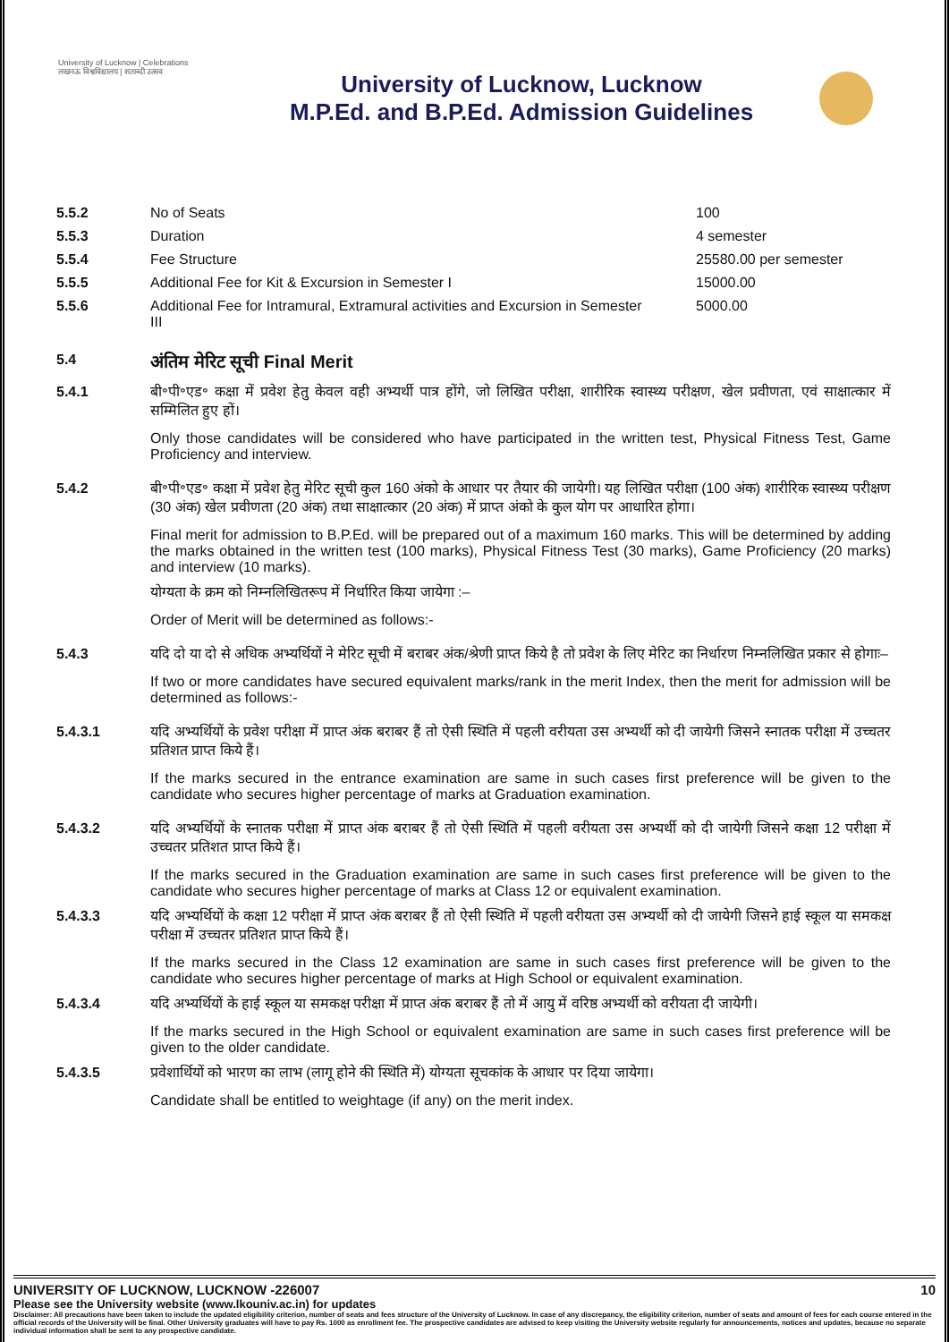University of Lucknow | Celebrations
लखनऊ विश्वविद्यालय | शताब्दी उत्सव
University of Lucknow, Lucknow
M.P.Ed. and B.P.Ed. Admission Guidelines
| 5.5.2 | No of Seats | 100 |
| 5.5.3 | Duration | 4 semester |
| 5.5.4 | Fee Structure | 25580.00 per semester |
| 5.5.5 | Additional Fee for Kit & Excursion in Semester I | 15000.00 |
| 5.5.6 | Additional Fee for Intramural, Extramural activities and Excursion in Semester III | 5000.00 |
5.4
अंतिम मेरिट सूची Final Merit
5.4.1 बी॰पी॰एड॰ कक्षा में प्रवेश हेतु केवल वही अभ्यर्थी पात्र होंगे, जो लिखित परीक्षा, शारीरिक स्वास्थ्य परीक्षण, खेल प्रवीणता, एवं साक्षात्कार में सम्मिलित हुए हों।
Only those candidates will be considered who have participated in the written test, Physical Fitness Test, Game Proficiency and interview.
5.4.2 बी॰पी॰एड॰ कक्षा में प्रवेश हेतु मेरिट सूची कुल 160 अंको के आधार पर तैयार की जायेगी। यह लिखित परीक्षा (100 अंक) शारीरिक स्वास्थ्य परीक्षण (30 अंक) खेल प्रवीणता (20 अंक) तथा साक्षात्कार (20 अंक) में प्राप्त अंको के कुल योग पर आधारित होगा।
Final merit for admission to B.P.Ed. will be prepared out of a maximum 160 marks. This will be determined by adding the marks obtained in the written test (100 marks), Physical Fitness Test (30 marks), Game Proficiency (20 marks) and interview (10 marks).
योग्यता के क्रम को निम्नलिखितरूप में निर्धारित किया जायेगा :–
Order of Merit will be determined as follows:-
5.4.3 यदि दो या दो से अधिक अभ्यर्थियों ने मेरिट सूची में बराबर अंक/श्रेणी प्राप्त किये है तो प्रवेश के लिए मेरिट का निर्धारण निम्नलिखित प्रकार से होगाः–
If two or more candidates have secured equivalent marks/rank in the merit Index, then the merit for admission will be determined as follows:-
5.4.3.1 यदि अभ्यर्थियों के प्रवेश परीक्षा में प्राप्त अंक बराबर हैं तो ऐसी स्थिति में पहली वरीयता उस अभ्यर्थी को दी जायेगी जिसने स्नातक परीक्षा में उच्चतर प्रतिशत प्राप्त किये हैं।
If the marks secured in the entrance examination are same in such cases first preference will be given to the candidate who secures higher percentage of marks at Graduation examination.
5.4.3.2 यदि अभ्यर्थियों के स्नातक परीक्षा में प्राप्त अंक बराबर हैं तो ऐसी स्थिति में पहली वरीयता उस अभ्यर्थी को दी जायेगी जिसने कक्षा 12 परीक्षा में उच्चतर प्रतिशत प्राप्त किये हैं।
If the marks secured in the Graduation examination are same in such cases first preference will be given to the candidate who secures higher percentage of marks at Class 12 or equivalent examination.
5.4.3.3 यदि अभ्यर्थियों के कक्षा 12 परीक्षा में प्राप्त अंक बराबर हैं तो ऐसी स्थिति में पहली वरीयता उस अभ्यर्थी को दी जायेगी जिसने हाई स्कूल या समकक्ष परीक्षा में उच्चतर प्रतिशत प्राप्त किये हैं।
If the marks secured in the Class 12 examination are same in such cases first preference will be given to the candidate who secures higher percentage of marks at High School or equivalent examination.
5.4.3.4 यदि अभ्यर्थियों के हाई स्कूल या समकक्ष परीक्षा में प्राप्त अंक बराबर हैं तो में आयु में वरिष्ठ अभ्यर्थी को वरीयता दी जायेगी।
If the marks secured in the High School or equivalent examination are same in such cases first preference will be given to the older candidate.
5.4.3.5 प्रवेशार्थियों को भारण का लाभ (लागू होने की स्थिति में) योग्यता सूचकांक के आधार पर दिया जायेगा।
Candidate shall be entitled to weightage (if any) on the merit index.
UNIVERSITY OF LUCKNOW, LUCKNOW -226007 10
Please see the University website (www.lkouniv.ac.in) for updates
Disclaimer: All precautions have been taken to include the updated eligibility criterion, number of seats and fees structure of the University of Lucknow. In case of any discrepancy, the eligibility criterion, number of seats and amount of fees for each course entered in the official records of the University will be final. Other University graduates will have to pay Rs. 1000 as enrollment fee. The prospective candidates are advised to keep visiting the University website regularly for announcements, notices and updates, because no separate individual information shall be sent to any prospective candidate.